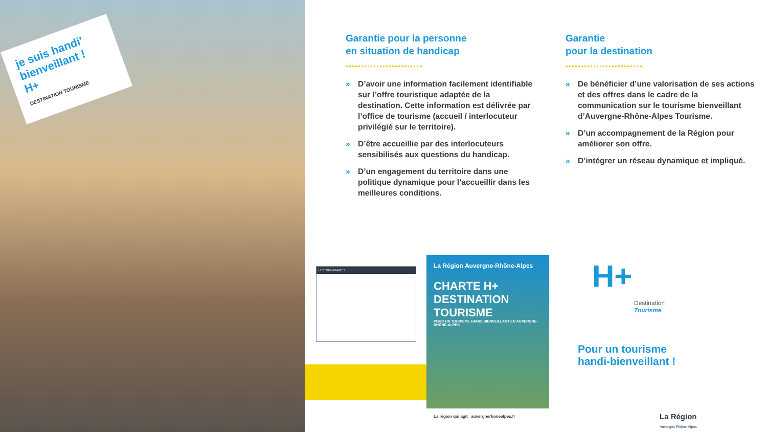je suis handi' bienveillant !
H+
DESTINATION TOURISME
Garantie pour la personne
en situation de handicap
» D’avoir une information facilement identifiable sur l’offre touristique adaptée de la destination. Cette information est délivrée par l’office de tourisme (accueil / interlocuteur privilégié sur le territoire).
» D’être accueillie par des interlocuteurs sensibilisés aux questions du handicap.
» D’un engagement du territoire dans une politique dynamique pour l’accueillir dans les meilleures conditions.
Garantie
pour la destination
» De bénéficier d’une valorisation de ses actions et des offres dans le cadre de la communication sur le tourisme bienveillant d’Auvergne-Rhône-Alpes Tourisme.
» D’un accompagnement de la Région pour améliorer son offre.
» D’intégrer un réseau dynamique et impliqué.
LES SIGNATAIRES
La Région Auvergne-Rhône-Alpes
CHARTE H+
DESTINATION
TOURISME
POUR UN TOURISME HANDI-BIENVEILLANT EN AUVERGNE-RHÔNE-ALPES
La région qui agit auvergnerhonealpes.fr
H+
Destination
Tourisme
Pour un tourisme
handi-bienveillant !
La Région
Auvergne-Rhône-Alpes